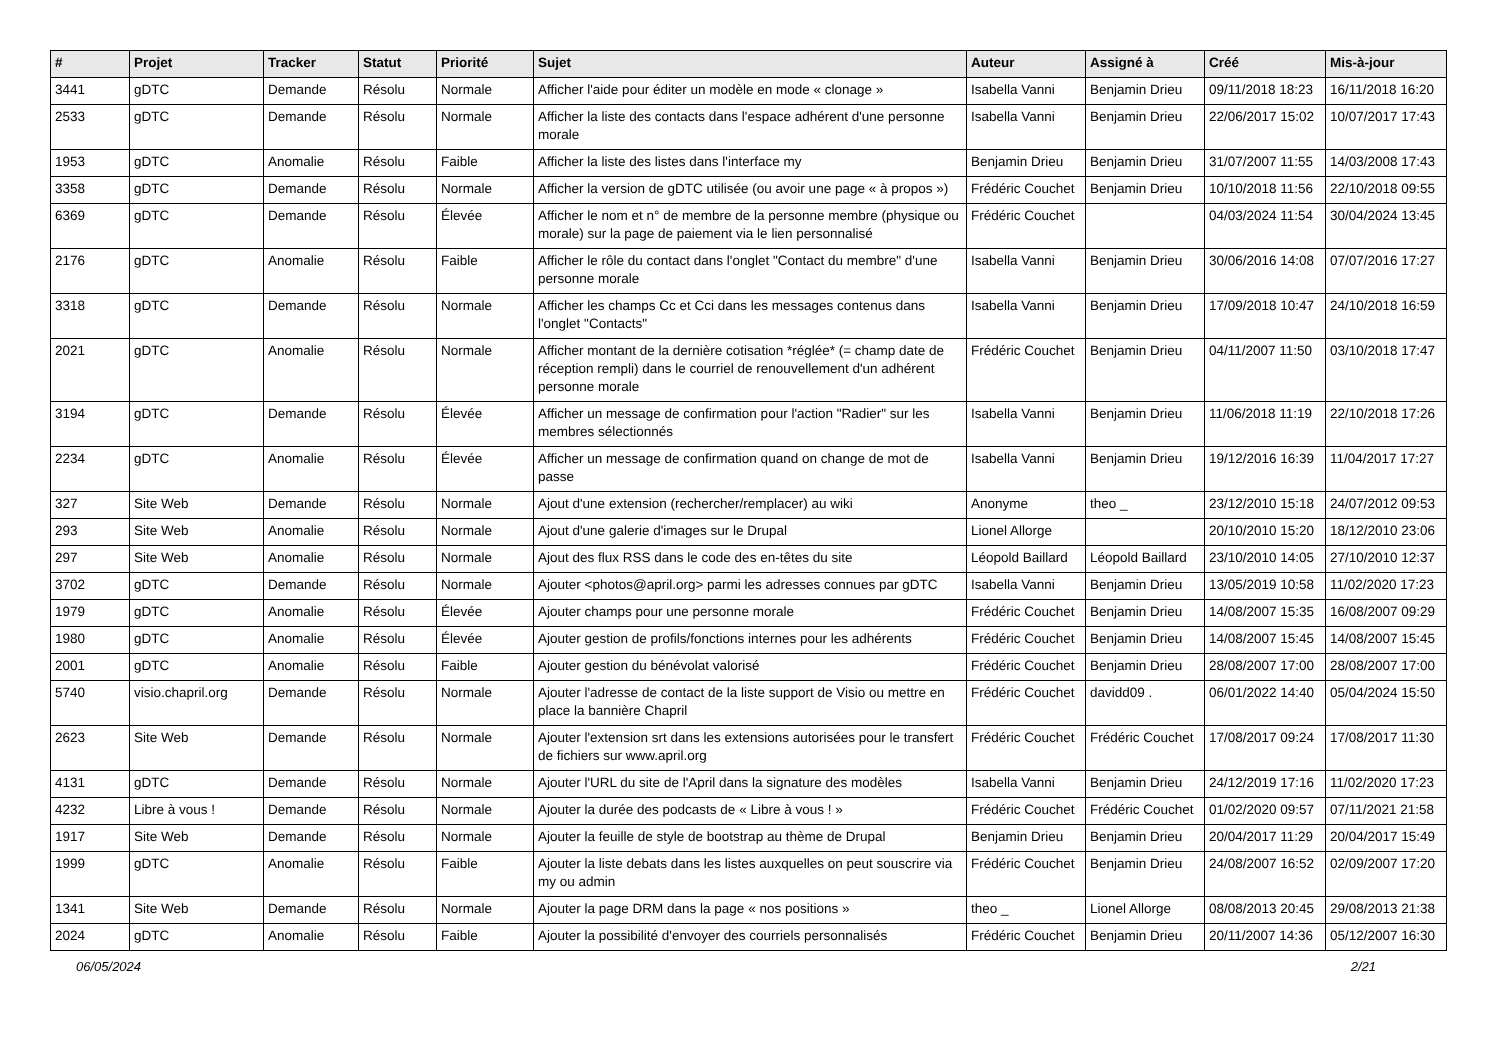| # | Projet | Tracker | Statut | Priorité | Sujet | Auteur | Assigné à | Créé | Mis-à-jour |
| --- | --- | --- | --- | --- | --- | --- | --- | --- | --- |
| 3441 | gDTC | Demande | Résolu | Normale | Afficher l'aide pour éditer un modèle en mode « clonage » | Isabella Vanni | Benjamin Drieu | 09/11/2018 18:23 | 16/11/2018 16:20 |
| 2533 | gDTC | Demande | Résolu | Normale | Afficher la liste des contacts dans l'espace adhérent d'une personne morale | Isabella Vanni | Benjamin Drieu | 22/06/2017 15:02 | 10/07/2017 17:43 |
| 1953 | gDTC | Anomalie | Résolu | Faible | Afficher la liste des listes dans l'interface my | Benjamin Drieu | Benjamin Drieu | 31/07/2007 11:55 | 14/03/2008 17:43 |
| 3358 | gDTC | Demande | Résolu | Normale | Afficher la version de gDTC utilisée (ou avoir une page « à propos ») | Frédéric Couchet | Benjamin Drieu | 10/10/2018 11:56 | 22/10/2018 09:55 |
| 6369 | gDTC | Demande | Résolu | Élevée | Afficher le nom et n° de membre de la personne membre (physique ou morale) sur la page de paiement via le lien personnalisé | Frédéric Couchet | | 04/03/2024 11:54 | 30/04/2024 13:45 |
| 2176 | gDTC | Anomalie | Résolu | Faible | Afficher le rôle du contact dans l'onglet "Contact du membre" d'une personne morale | Isabella Vanni | Benjamin Drieu | 30/06/2016 14:08 | 07/07/2016 17:27 |
| 3318 | gDTC | Demande | Résolu | Normale | Afficher les champs Cc et Cci dans les messages contenus dans l'onglet "Contacts" | Isabella Vanni | Benjamin Drieu | 17/09/2018 10:47 | 24/10/2018 16:59 |
| 2021 | gDTC | Anomalie | Résolu | Normale | Afficher montant de la dernière cotisation *réglée* (= champ date de réception rempli) dans le courriel de renouvellement d'un adhérent personne morale | Frédéric Couchet | Benjamin Drieu | 04/11/2007 11:50 | 03/10/2018 17:47 |
| 3194 | gDTC | Demande | Résolu | Élevée | Afficher un message de confirmation pour l'action "Radier" sur les membres sélectionnés | Isabella Vanni | Benjamin Drieu | 11/06/2018 11:19 | 22/10/2018 17:26 |
| 2234 | gDTC | Anomalie | Résolu | Élevée | Afficher un message de confirmation quand on change de mot de passe | Isabella Vanni | Benjamin Drieu | 19/12/2016 16:39 | 11/04/2017 17:27 |
| 327 | Site Web | Demande | Résolu | Normale | Ajout d'une extension (rechercher/remplacer) au wiki | Anonyme | theo _ | 23/12/2010 15:18 | 24/07/2012 09:53 |
| 293 | Site Web | Anomalie | Résolu | Normale | Ajout d'une galerie d'images sur le Drupal | Lionel Allorge | | 20/10/2010 15:20 | 18/12/2010 23:06 |
| 297 | Site Web | Anomalie | Résolu | Normale | Ajout des flux RSS dans le code des en-têtes du site | Léopold Baillard | Léopold Baillard | 23/10/2010 14:05 | 27/10/2010 12:37 |
| 3702 | gDTC | Demande | Résolu | Normale | Ajouter <photos@april.org> parmi les adresses connues par gDTC | Isabella Vanni | Benjamin Drieu | 13/05/2019 10:58 | 11/02/2020 17:23 |
| 1979 | gDTC | Anomalie | Résolu | Élevée | Ajouter champs pour une personne morale | Frédéric Couchet | Benjamin Drieu | 14/08/2007 15:35 | 16/08/2007 09:29 |
| 1980 | gDTC | Anomalie | Résolu | Élevée | Ajouter gestion de profils/fonctions internes pour les adhérents | Frédéric Couchet | Benjamin Drieu | 14/08/2007 15:45 | 14/08/2007 15:45 |
| 2001 | gDTC | Anomalie | Résolu | Faible | Ajouter gestion du bénévolat valorisé | Frédéric Couchet | Benjamin Drieu | 28/08/2007 17:00 | 28/08/2007 17:00 |
| 5740 | visio.chapril.org | Demande | Résolu | Normale | Ajouter l'adresse de contact de la liste support de Visio ou mettre en place la bannière Chapril | Frédéric Couchet | davidd09 . | 06/01/2022 14:40 | 05/04/2024 15:50 |
| 2623 | Site Web | Demande | Résolu | Normale | Ajouter l'extension srt dans les extensions autorisées pour le transfert de fichiers sur www.april.org | Frédéric Couchet | Frédéric Couchet | 17/08/2017 09:24 | 17/08/2017 11:30 |
| 4131 | gDTC | Demande | Résolu | Normale | Ajouter l'URL du site de l'April dans la signature des modèles | Isabella Vanni | Benjamin Drieu | 24/12/2019 17:16 | 11/02/2020 17:23 |
| 4232 | Libre à vous ! | Demande | Résolu | Normale | Ajouter la durée des podcasts de « Libre à vous ! » | Frédéric Couchet | Frédéric Couchet | 01/02/2020 09:57 | 07/11/2021 21:58 |
| 1917 | Site Web | Demande | Résolu | Normale | Ajouter la feuille de style de bootstrap au thème de Drupal | Benjamin Drieu | Benjamin Drieu | 20/04/2017 11:29 | 20/04/2017 15:49 |
| 1999 | gDTC | Anomalie | Résolu | Faible | Ajouter la liste debats dans les listes auxquelles on peut souscrire via my ou admin | Frédéric Couchet | Benjamin Drieu | 24/08/2007 16:52 | 02/09/2007 17:20 |
| 1341 | Site Web | Demande | Résolu | Normale | Ajouter la page DRM dans la page « nos positions » | theo _ | Lionel Allorge | 08/08/2013 20:45 | 29/08/2013 21:38 |
| 2024 | gDTC | Anomalie | Résolu | Faible | Ajouter la possibilité d'envoyer des courriels personnalisés | Frédéric Couchet | Benjamin Drieu | 20/11/2007 14:36 | 05/12/2007 16:30 |
06/05/2024 2/21